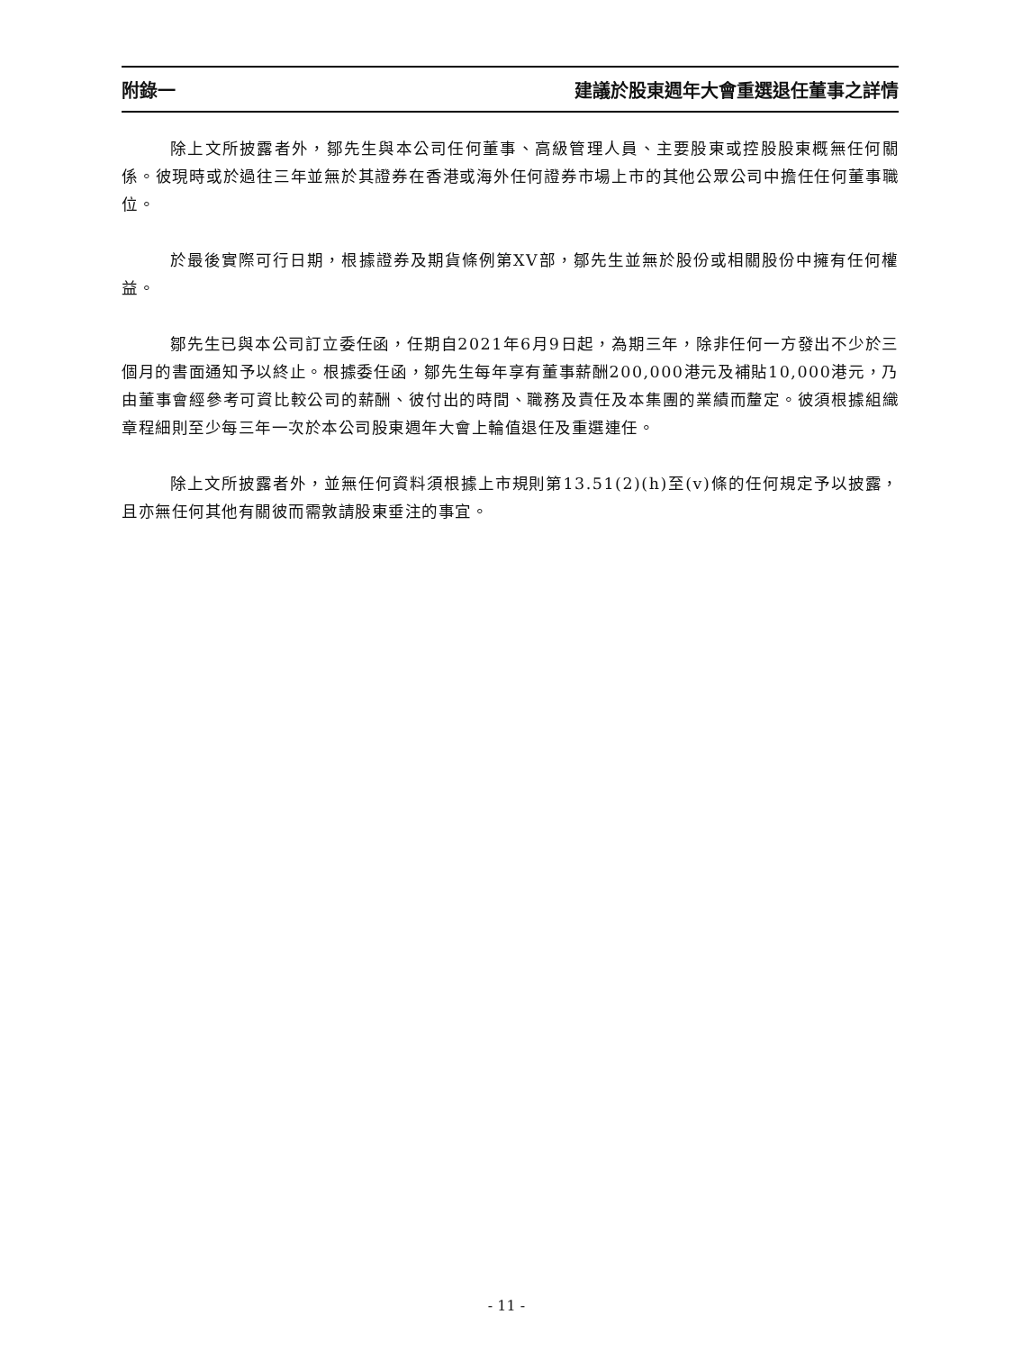附錄一 建議於股東週年大會重選退任董事之詳情
除上文所披露者外，鄒先生與本公司任何董事、高級管理人員、主要股東或控股股東概無任何關係。彼現時或於過往三年並無於其證券在香港或海外任何證券市場上市的其他公眾公司中擔任任何董事職位。
於最後實際可行日期，根據證券及期貨條例第XV部，鄒先生並無於股份或相關股份中擁有任何權益。
鄒先生已與本公司訂立委任函，任期自2021年6月9日起，為期三年，除非任何一方發出不少於三個月的書面通知予以終止。根據委任函，鄒先生每年享有董事薪酬200,000港元及補貼10,000港元，乃由董事會經參考可資比較公司的薪酬、彼付出的時間、職務及責任及本集團的業績而釐定。彼須根據組織章程細則至少每三年一次於本公司股東週年大會上輪值退任及重選連任。
除上文所披露者外，並無任何資料須根據上市規則第13.51(2)(h)至(v)條的任何規定予以披露，且亦無任何其他有關彼而需敦請股東垂注的事宜。
- 11 -